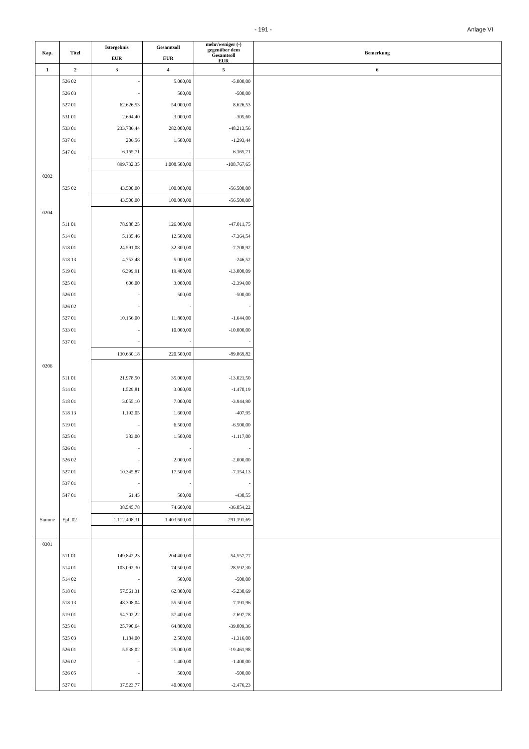- 191 - Anlage VI
| Kap. | Titel | Istergebnis EUR | Gesamtsoll EUR | mehr/weniger (-) gegenüber dem Gesamtsoll EUR | Bemerkung |
| --- | --- | --- | --- | --- | --- |
| 1 | 2 | 3 | 4 | 5 | 6 |
| | 526 02 | - | 5.000,00 | -5.000,00 | |
| | 526 03 | - | 500,00 | -500,00 | |
| | 527 01 | 62.626,53 | 54.000,00 | 8.626,53 | |
| | 531 01 | 2.694,40 | 3.000,00 | -305,60 | |
| | 533 01 | 233.786,44 | 282.000,00 | -48.213,56 | |
| | 537 01 | 206,56 | 1.500,00 | -1.293,44 | |
| | 547 01 | 6.165,71 | - | 6.165,71 | |
| | | 899.732,35 | 1.008.500,00 | -108.767,65 | |
| 0202 | | | | | |
| | 525 02 | 43.500,00 | 100.000,00 | -56.500,00 | |
| | | 43.500,00 | 100.000,00 | -56.500,00 | |
| 0204 | | | | | |
| | 511 01 | 78.988,25 | 126.000,00 | -47.011,75 | |
| | 514 01 | 5.135,46 | 12.500,00 | -7.364,54 | |
| | 518 01 | 24.591,08 | 32.300,00 | -7.708,92 | |
| | 518 13 | 4.753,48 | 5.000,00 | -246,52 | |
| | 519 01 | 6.399,91 | 19.400,00 | -13.000,09 | |
| | 525 01 | 606,00 | 3.000,00 | -2.394,00 | |
| | 526 01 | - | 500,00 | -500,00 | |
| | 526 02 | - | - | - | |
| | 527 01 | 10.156,00 | 11.800,00 | -1.644,00 | |
| | 533 01 | - | 10.000,00 | -10.000,00 | |
| | 537 01 | - | - | - | |
| | | 130.630,18 | 220.500,00 | -89.869,82 | |
| 0206 | | | | | |
| | 511 01 | 21.978,50 | 35.000,00 | -13.021,50 | |
| | 514 01 | 1.529,81 | 3.000,00 | -1.470,19 | |
| | 518 01 | 3.055,10 | 7.000,00 | -3.944,90 | |
| | 518 13 | 1.192,05 | 1.600,00 | -407,95 | |
| | 519 01 | - | 6.500,00 | -6.500,00 | |
| | 525 01 | 383,00 | 1.500,00 | -1.117,00 | |
| | 526 01 | - | - | - | |
| | 526 02 | - | 2.000,00 | -2.000,00 | |
| | 527 01 | 10.345,87 | 17.500,00 | -7.154,13 | |
| | 537 01 | - | - | - | |
| | 547 01 | 61,45 | 500,00 | -438,55 | |
| | | 38.545,78 | 74.600,00 | -36.054,22 | |
| Summe | Epl. 02 | 1.112.408,31 | 1.403.600,00 | -291.191,69 | |
| 0301 | | | | | |
| | 511 01 | 149.842,23 | 204.400,00 | -54.557,77 | |
| | 514 01 | 103.092,30 | 74.500,00 | 28.592,30 | |
| | 514 02 | - | 500,00 | -500,00 | |
| | 518 01 | 57.561,31 | 62.800,00 | -5.238,69 | |
| | 518 13 | 48.308,04 | 55.500,00 | -7.191,96 | |
| | 519 01 | 54.702,22 | 57.400,00 | -2.697,78 | |
| | 525 01 | 25.790,64 | 64.800,00 | -39.009,36 | |
| | 525 03 | 1.184,00 | 2.500,00 | -1.316,00 | |
| | 526 01 | 5.538,02 | 25.000,00 | -19.461,98 | |
| | 526 02 | - | 1.400,00 | -1.400,00 | |
| | 526 05 | - | 500,00 | -500,00 | |
| | 527 01 | 37.523,77 | 40.000,00 | -2.476,23 | |